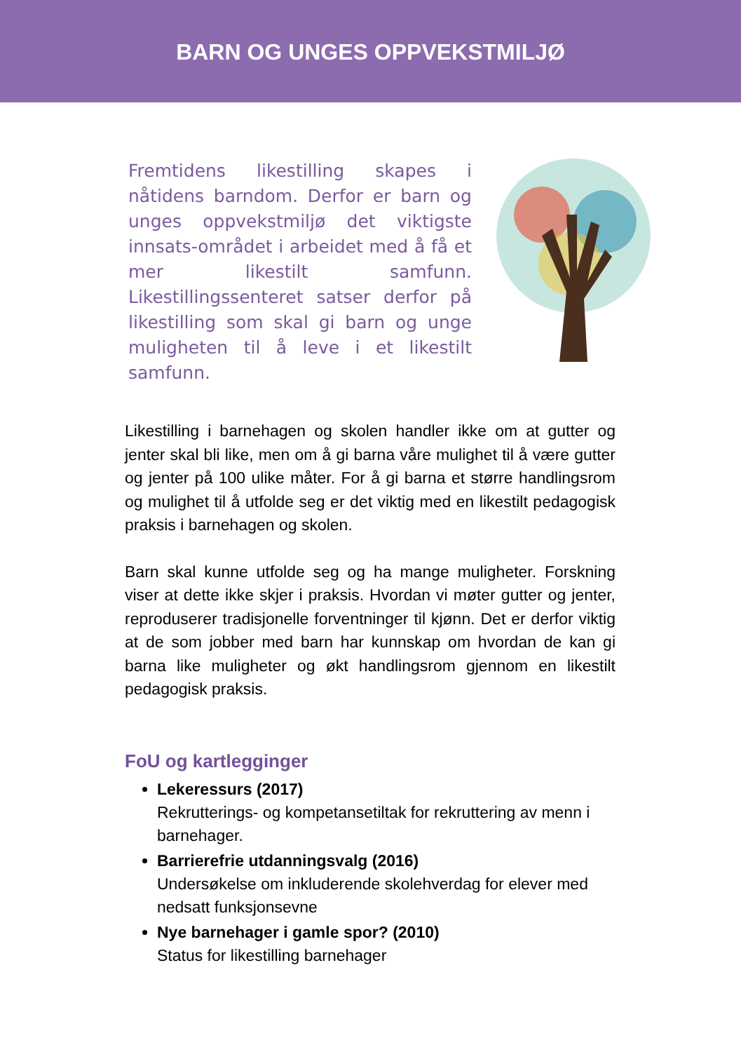BARN OG UNGES OPPVEKSTMILJØ
Fremtidens likestilling skapes i nåtidens barndom. Derfor er barn og unges oppvekstmiljø det viktigste innsats-området i arbeidet med å få et mer likestilt samfunn. Likestillingssenteret satser derfor på likestilling som skal gi barn og unge muligheten til å leve i et likestilt samfunn.
Likestilling i barnehagen og skolen handler ikke om at gutter og jenter skal bli like, men om å gi barna våre mulighet til å være gutter og jenter på 100 ulike måter. For å gi barna et større handlingsrom og mulighet til å utfolde seg er det viktig med en likestilt pedagogisk praksis i barnehagen og skolen.
Barn skal kunne utfolde seg og ha mange muligheter. Forskning viser at dette ikke skjer i praksis. Hvordan vi møter gutter og jenter, reproduserer tradisjonelle forventninger til kjønn. Det er derfor viktig at de som jobber med barn har kunnskap om hvordan de kan gi barna like muligheter og økt handlingsrom gjennom en likestilt pedagogisk praksis.
FoU og kartlegginger
Lekeressurs (2017)
Rekrutterings- og kompetansetiltak for rekruttering av menn i barnehager.
Barrierefrie utdanningsvalg (2016)
Undersøkelse om inkluderende skolehverdag for elever med nedsatt funksjonsevne
Nye barnehager i gamle spor? (2010)
Status for likestilling barnehager